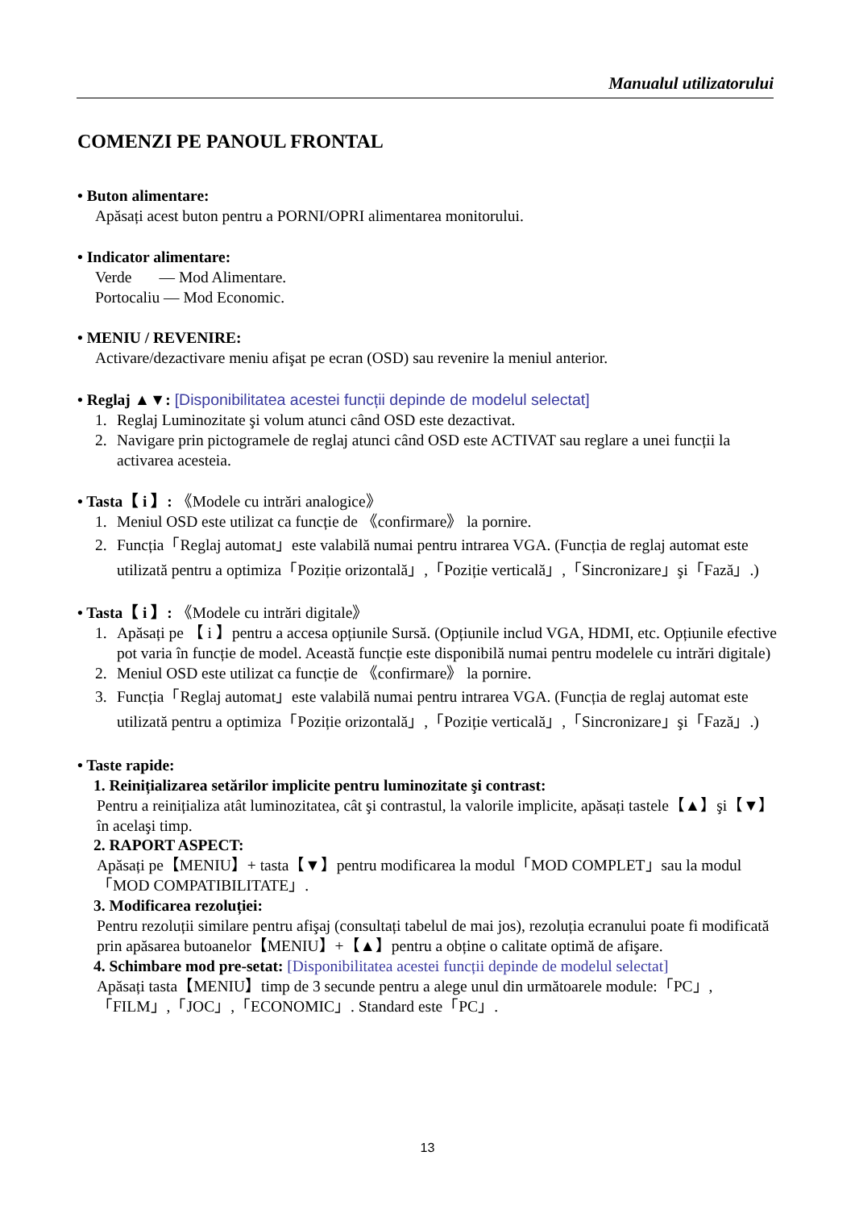Manualul utilizatorului
COMENZI PE PANOUL FRONTAL
• Buton alimentare:
Apăsați acest buton pentru a PORNI/OPRI alimentarea monitorului.
• Indicator alimentare:
Verde — Mod Alimentare.
Portocaliu — Mod Economic.
• MENIU / REVENIRE:
Activare/dezactivare meniu afişat pe ecran (OSD) sau revenire la meniul anterior.
• Reglaj ▲▼: [Disponibilitatea acestei funcții depinde de modelul selectat]
1. Reglaj Luminozitate şi volum atunci când OSD este dezactivat.
2. Navigare prin pictogramele de reglaj atunci când OSD este ACTIVAT sau reglare a unei funcții la activarea acesteia.
• Tasta【 i 】: 《Modele cu intrări analogice》
1. Meniul OSD este utilizat ca funcție de 《confirmare》 la pornire.
2. Funcția「Reglaj automat」este valabilă numai pentru intrarea VGA. (Funcția de reglaj automat este utilizată pentru a optimiza「Poziție orizontală」,「Poziție verticală」,「Sincronizare」şi「Fază」.)
• Tasta【 i 】: 《Modele cu intrări digitale》
1. Apăsați pe 【 i 】pentru a accesa opțiunile Sursă. (Opțiunile includ VGA, HDMI, etc. Opțiunile efective pot varia în funcție de model. Această funcție este disponibilă numai pentru modelele cu intrări digitale)
2. Meniul OSD este utilizat ca funcție de 《confirmare》 la pornire.
3. Funcția「Reglaj automat」este valabilă numai pentru intrarea VGA. (Funcția de reglaj automat este utilizată pentru a optimiza「Poziție orizontală」,「Poziție verticală」,「Sincronizare」şi「Fază」.)
• Taste rapide:
1. Reinițializarea setărilor implicite pentru luminozitate şi contrast:
Pentru a reinițializa atât luminozitatea, cât şi contrastul, la valorile implicite, apăsați tastele【▲】şi【▼】în acelaşi timp.
2. RAPORT ASPECT:
Apăsați pe【MENIU】+ tasta【▼】pentru modificarea la modul「MOD COMPLET」sau la modul「MOD COMPATIBILITATE」.
3. Modificarea rezoluției:
Pentru rezoluții similare pentru afişaj (consultați tabelul de mai jos), rezoluția ecranului poate fi modificată prin apăsarea butoanelor【MENIU】+【▲】pentru a obține o calitate optimă de afişare.
4. Schimbare mod pre-setat: [Disponibilitatea acestei funcții depinde de modelul selectat]
Apăsați tasta【MENIU】timp de 3 secunde pentru a alege unul din următoarele module:「PC」,「FILM」,「JOC」,「ECONOMIC」. Standard este「PC」.
13